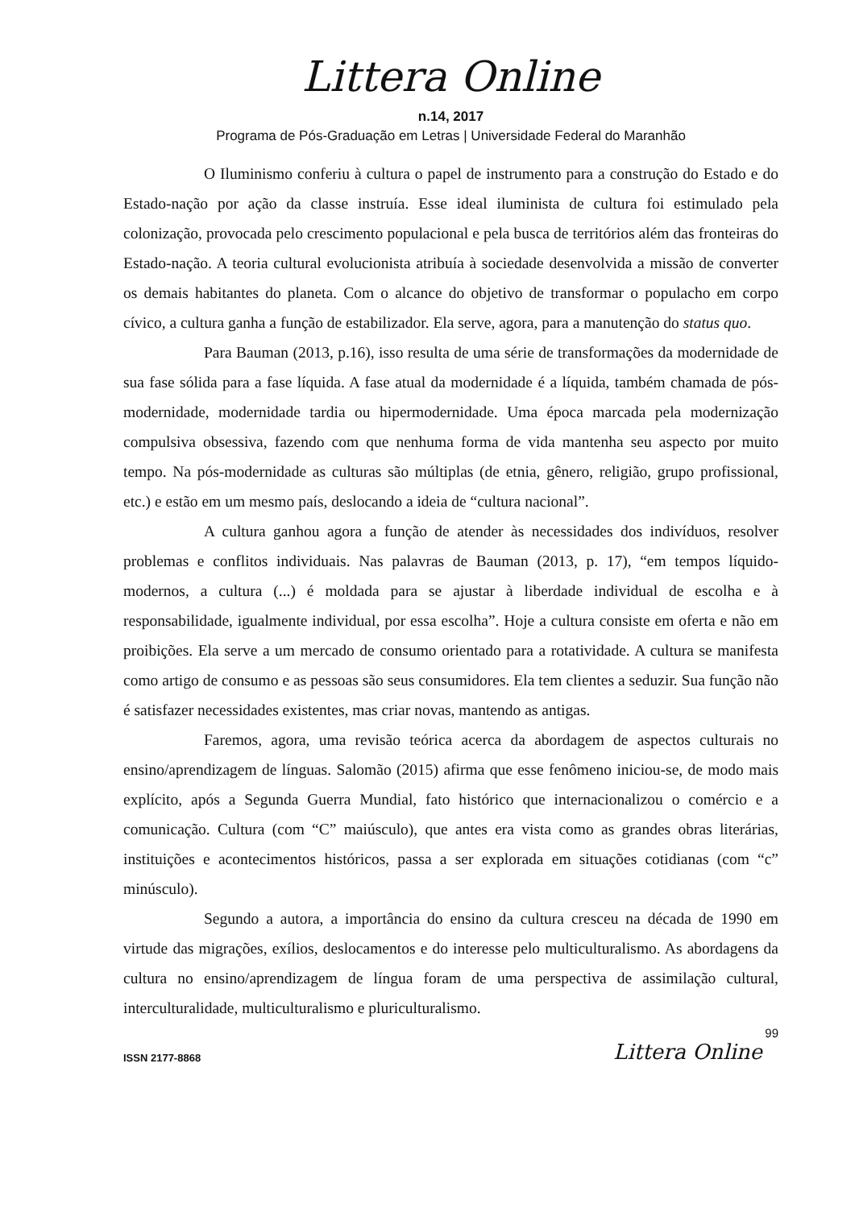Littera Online
n.14, 2017
Programa de Pós-Graduação em Letras | Universidade Federal do Maranhão
O Iluminismo conferiu à cultura o papel de instrumento para a construção do Estado e do Estado-nação por ação da classe instruía. Esse ideal iluminista de cultura foi estimulado pela colonização, provocada pelo crescimento populacional e pela busca de territórios além das fronteiras do Estado-nação. A teoria cultural evolucionista atribuía à sociedade desenvolvida a missão de converter os demais habitantes do planeta. Com o alcance do objetivo de transformar o populacho em corpo cívico, a cultura ganha a função de estabilizador. Ela serve, agora, para a manutenção do status quo.
Para Bauman (2013, p.16), isso resulta de uma série de transformações da modernidade de sua fase sólida para a fase líquida. A fase atual da modernidade é a líquida, também chamada de pós-modernidade, modernidade tardia ou hipermodernidade. Uma época marcada pela modernização compulsiva obsessiva, fazendo com que nenhuma forma de vida mantenha seu aspecto por muito tempo. Na pós-modernidade as culturas são múltiplas (de etnia, gênero, religião, grupo profissional, etc.) e estão em um mesmo país, deslocando a ideia de “cultura nacional”.
A cultura ganhou agora a função de atender às necessidades dos indivíduos, resolver problemas e conflitos individuais. Nas palavras de Bauman (2013, p. 17), “em tempos líquido-modernos, a cultura (...) é moldada para se ajustar à liberdade individual de escolha e à responsabilidade, igualmente individual, por essa escolha”. Hoje a cultura consiste em oferta e não em proibições. Ela serve a um mercado de consumo orientado para a rotatividade. A cultura se manifesta como artigo de consumo e as pessoas são seus consumidores. Ela tem clientes a seduzir. Sua função não é satisfazer necessidades existentes, mas criar novas, mantendo as antigas.
Faremos, agora, uma revisão teórica acerca da abordagem de aspectos culturais no ensino/aprendizagem de línguas. Salomão (2015) afirma que esse fenômeno iniciou-se, de modo mais explícito, após a Segunda Guerra Mundial, fato histórico que internacionalizou o comércio e a comunicação. Cultura (com “C” maiúsculo), que antes era vista como as grandes obras literárias, instituições e acontecimentos históricos, passa a ser explorada em situações cotidianas (com “c” minúsculo).
Segundo a autora, a importância do ensino da cultura cresceu na década de 1990 em virtude das migrações, exílios, deslocamentos e do interesse pelo multiculturalismo. As abordagens da cultura no ensino/aprendizagem de língua foram de uma perspectiva de assimilação cultural, interculturalidade, multiculturalismo e pluriculturalismo.
99
ISSN 2177-8868 Littera Online